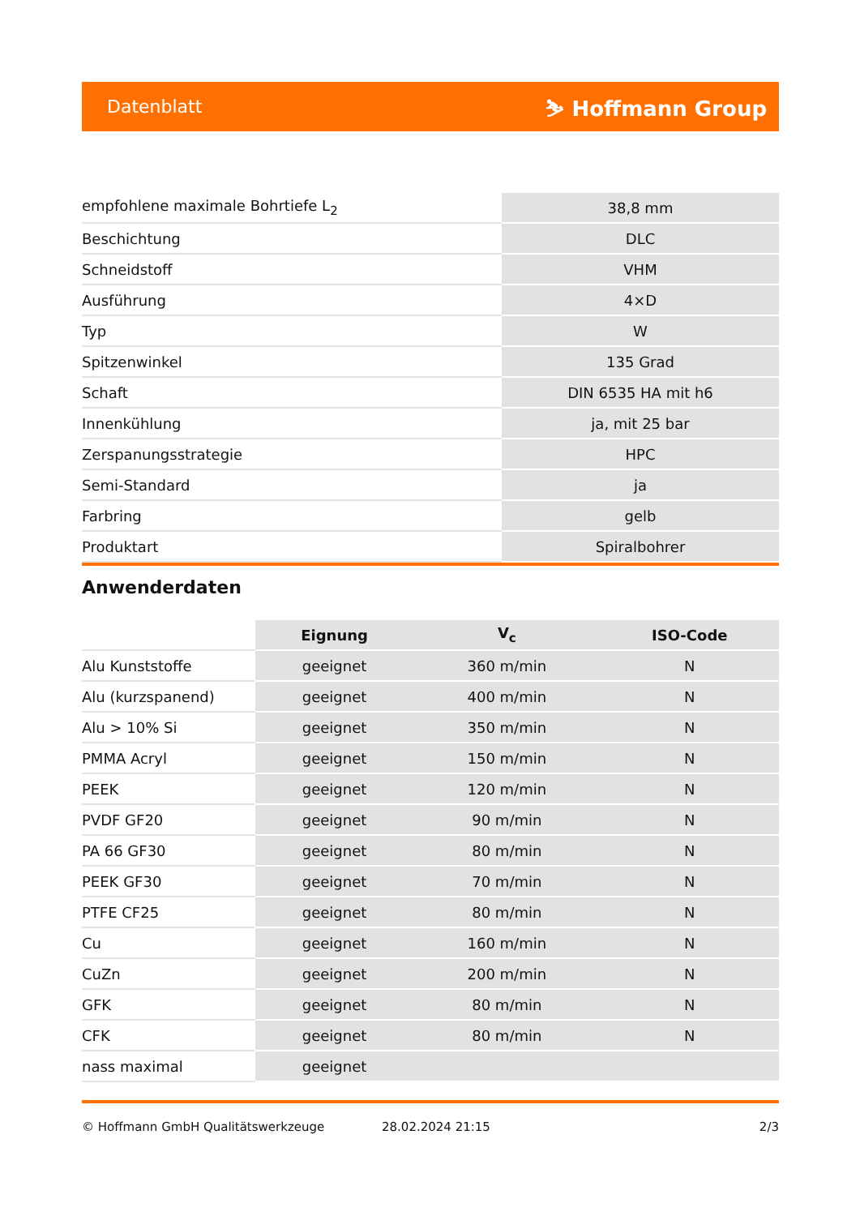Datenblatt ⛷ Hoffmann Group
| empfohlene maximale Bohrtiefe L<sub>2</sub> | 38,8 mm |
| Beschichtung | DLC |
| Schneidstoff | VHM |
| Ausführung | 4×D |
| Typ | W |
| Spitzenwinkel | 135 Grad |
| Schaft | DIN 6535 HA mit h6 |
| Innenkühlung | ja, mit 25 bar |
| Zerspanungsstrategie | HPC |
| Semi-Standard | ja |
| Farbring | gelb |
| Produktart | Spiralbohrer |
Anwenderdaten
| | Eignung | V<sub>c</sub> | ISO-Code |
| --- | --- | --- | --- |
| Alu Kunststoffe | geeignet | 360 m/min | N |
| Alu (kurzspanend) | geeignet | 400 m/min | N |
| Alu > 10% Si | geeignet | 350 m/min | N |
| PMMA Acryl | geeignet | 150 m/min | N |
| PEEK | geeignet | 120 m/min | N |
| PVDF GF20 | geeignet | 90 m/min | N |
| PA 66 GF30 | geeignet | 80 m/min | N |
| PEEK GF30 | geeignet | 70 m/min | N |
| PTFE CF25 | geeignet | 80 m/min | N |
| Cu | geeignet | 160 m/min | N |
| CuZn | geeignet | 200 m/min | N |
| GFK | geeignet | 80 m/min | N |
| CFK | geeignet | 80 m/min | N |
| nass maximal | geeignet | | |
© Hoffmann GmbH Qualitätswerkzeuge 28.02.2024 21:15 2/3